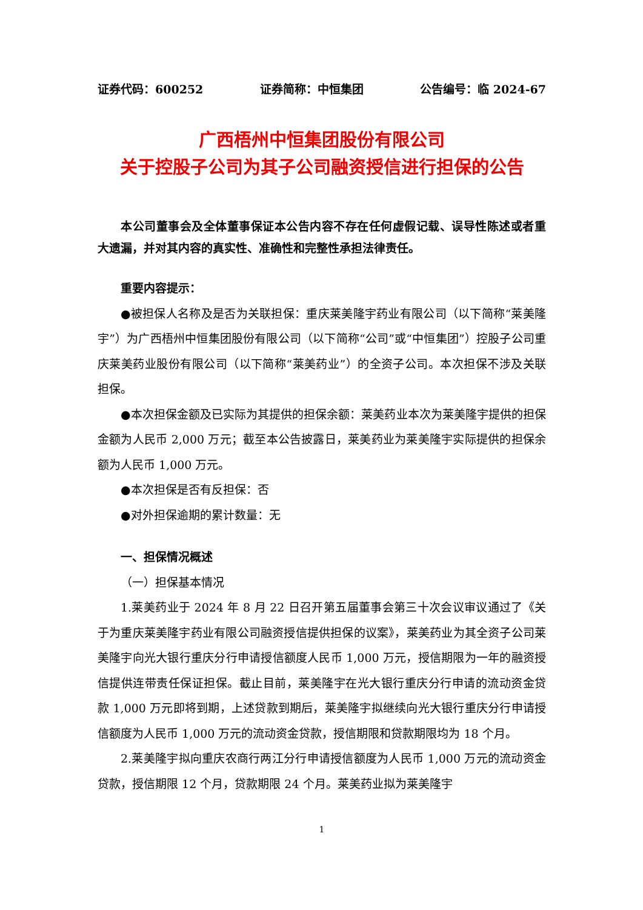证券代码：600252 证券简称：中恒集团 公告编号：临 2024-67
广西梧州中恒集团股份有限公司
关于控股子公司为其子公司融资授信进行担保的公告
本公司董事会及全体董事保证本公告内容不存在任何虚假记载、误导性陈述或者重大遗漏，并对其内容的真实性、准确性和完整性承担法律责任。
重要内容提示：
●被担保人名称及是否为关联担保：重庆莱美隆宇药业有限公司（以下简称“莱美隆宇”）为广西梧州中恒集团股份有限公司（以下简称“公司”或“中恒集团”）控股子公司重庆莱美药业股份有限公司（以下简称“莱美药业”）的全资子公司。本次担保不涉及关联担保。
●本次担保金额及已实际为其提供的担保余额：莱美药业本次为莱美隆宇提供的担保金额为人民币 2,000 万元；截至本公告披露日，莱美药业为莱美隆宇实际提供的担保余额为人民币 1,000 万元。
●本次担保是否有反担保：否
●对外担保逾期的累计数量：无
一、担保情况概述
（一）担保基本情况
1.莱美药业于 2024 年 8 月 22 日召开第五届董事会第三十次会议审议通过了《关于为重庆莱美隆宇药业有限公司融资授信提供担保的议案》，莱美药业为其全资子公司莱美隆宇向光大银行重庆分行申请授信额度人民币 1,000 万元，授信期限为一年的融资授信提供连带责任保证担保。截止目前，莱美隆宇在光大银行重庆分行申请的流动资金贷款 1,000 万元即将到期，上述贷款到期后，莱美隆宇拟继续向光大银行重庆分行申请授信额度为人民币 1,000 万元的流动资金贷款，授信期限和贷款期限均为 18 个月。
2.莱美隆宇拟向重庆农商行两江分行申请授信额度为人民币 1,000 万元的流动资金贷款，授信期限 12 个月，贷款期限 24 个月。莱美药业拟为莱美隆宇
1